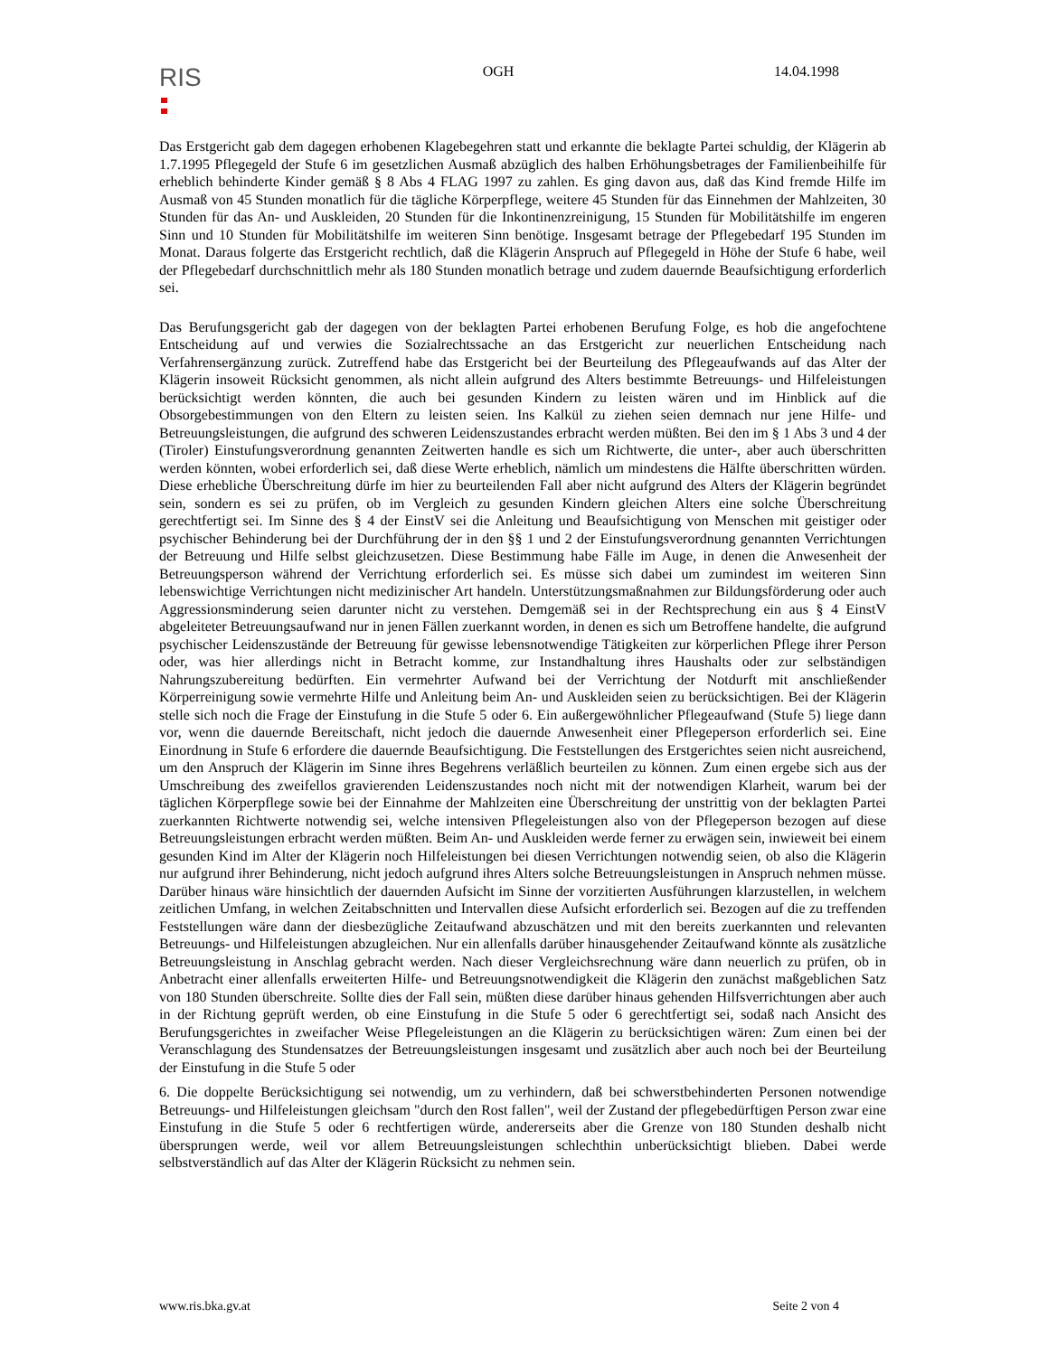RIS
OGH 14.04.1998
Das Erstgericht gab dem dagegen erhobenen Klagebegehren statt und erkannte die beklagte Partei schuldig, der Klägerin ab 1.7.1995 Pflegegeld der Stufe 6 im gesetzlichen Ausmaß abzüglich des halben Erhöhungsbetrages der Familienbeihilfe für erheblich behinderte Kinder gemäß § 8 Abs 4 FLAG 1997 zu zahlen. Es ging davon aus, daß das Kind fremde Hilfe im Ausmaß von 45 Stunden monatlich für die tägliche Körperpflege, weitere 45 Stunden für das Einnehmen der Mahlzeiten, 30 Stunden für das An- und Auskleiden, 20 Stunden für die Inkontinenzreinigung, 15 Stunden für Mobilitätshilfe im engeren Sinn und 10 Stunden für Mobilitätshilfe im weiteren Sinn benötige. Insgesamt betrage der Pflegebedarf 195 Stunden im Monat. Daraus folgerte das Erstgericht rechtlich, daß die Klägerin Anspruch auf Pflegegeld in Höhe der Stufe 6 habe, weil der Pflegebedarf durchschnittlich mehr als 180 Stunden monatlich betrage und zudem dauernde Beaufsichtigung erforderlich sei.
Das Berufungsgericht gab der dagegen von der beklagten Partei erhobenen Berufung Folge, es hob die angefochtene Entscheidung auf und verwies die Sozialrechtssache an das Erstgericht zur neuerlichen Entscheidung nach Verfahrensergänzung zurück. Zutreffend habe das Erstgericht bei der Beurteilung des Pflegeaufwands auf das Alter der Klägerin insoweit Rücksicht genommen, als nicht allein aufgrund des Alters bestimmte Betreuungs- und Hilfeleistungen berücksichtigt werden könnten, die auch bei gesunden Kindern zu leisten wären und im Hinblick auf die Obsorgebestimmungen von den Eltern zu leisten seien. Ins Kalkül zu ziehen seien demnach nur jene Hilfe- und Betreuungsleistungen, die aufgrund des schweren Leidenszustandes erbracht werden müßten. Bei den im § 1 Abs 3 und 4 der (Tiroler) Einstufungsverordnung genannten Zeitwerten handle es sich um Richtwerte, die unter-, aber auch überschritten werden könnten, wobei erforderlich sei, daß diese Werte erheblich, nämlich um mindestens die Hälfte überschritten würden. Diese erhebliche Überschreitung dürfe im hier zu beurteilenden Fall aber nicht aufgrund des Alters der Klägerin begründet sein, sondern es sei zu prüfen, ob im Vergleich zu gesunden Kindern gleichen Alters eine solche Überschreitung gerechtfertigt sei. Im Sinne des § 4 der EinstV sei die Anleitung und Beaufsichtigung von Menschen mit geistiger oder psychischer Behinderung bei der Durchführung der in den §§ 1 und 2 der Einstufungsverordnung genannten Verrichtungen der Betreuung und Hilfe selbst gleichzusetzen. Diese Bestimmung habe Fälle im Auge, in denen die Anwesenheit der Betreuungsperson während der Verrichtung erforderlich sei. Es müsse sich dabei um zumindest im weiteren Sinn lebenswichtige Verrichtungen nicht medizinischer Art handeln. Unterstützungsmaßnahmen zur Bildungsförderung oder auch Aggressionsminderung seien darunter nicht zu verstehen. Demgemäß sei in der Rechtsprechung ein aus § 4 EinstV abgeleiteter Betreuungsaufwand nur in jenen Fällen zuerkannt worden, in denen es sich um Betroffene handelte, die aufgrund psychischer Leidenszustände der Betreuung für gewisse lebensnotwendige Tätigkeiten zur körperlichen Pflege ihrer Person oder, was hier allerdings nicht in Betracht komme, zur Instandhaltung ihres Haushalts oder zur selbständigen Nahrungszubereitung bedürften. Ein vermehrter Aufwand bei der Verrichtung der Notdurft mit anschließender Körperreinigung sowie vermehrte Hilfe und Anleitung beim An- und Auskleiden seien zu berücksichtigen. Bei der Klägerin stelle sich noch die Frage der Einstufung in die Stufe 5 oder 6. Ein außergewöhnlicher Pflegeaufwand (Stufe 5) liege dann vor, wenn die dauernde Bereitschaft, nicht jedoch die dauernde Anwesenheit einer Pflegeperson erforderlich sei. Eine Einordnung in Stufe 6 erfordere die dauernde Beaufsichtigung. Die Feststellungen des Erstgerichtes seien nicht ausreichend, um den Anspruch der Klägerin im Sinne ihres Begehrens verläßlich beurteilen zu können. Zum einen ergebe sich aus der Umschreibung des zweifellos gravierenden Leidenszustandes noch nicht mit der notwendigen Klarheit, warum bei der täglichen Körperpflege sowie bei der Einnahme der Mahlzeiten eine Überschreitung der unstrittig von der beklagten Partei zuerkannten Richtwerte notwendig sei, welche intensiven Pflegeleistungen also von der Pflegeperson bezogen auf diese Betreuungsleistungen erbracht werden müßten. Beim An- und Auskleiden werde ferner zu erwägen sein, inwieweit bei einem gesunden Kind im Alter der Klägerin noch Hilfeleistungen bei diesen Verrichtungen notwendig seien, ob also die Klägerin nur aufgrund ihrer Behinderung, nicht jedoch aufgrund ihres Alters solche Betreuungsleistungen in Anspruch nehmen müsse. Darüber hinaus wäre hinsichtlich der dauernden Aufsicht im Sinne der vorzitierten Ausführungen klarzustellen, in welchem zeitlichen Umfang, in welchen Zeitabschnitten und Intervallen diese Aufsicht erforderlich sei. Bezogen auf die zu treffenden Feststellungen wäre dann der diesbezügliche Zeitaufwand abzuschätzen und mit den bereits zuerkannten und relevanten Betreuungs- und Hilfeleistungen abzugleichen. Nur ein allenfalls darüber hinausgehender Zeitaufwand könnte als zusätzliche Betreuungsleistung in Anschlag gebracht werden. Nach dieser Vergleichsrechnung wäre dann neuerlich zu prüfen, ob in Anbetracht einer allenfalls erweiterten Hilfe- und Betreuungsnotwendigkeit die Klägerin den zunächst maßgeblichen Satz von 180 Stunden überschreite. Sollte dies der Fall sein, müßten diese darüber hinaus gehenden Hilfsverrichtungen aber auch in der Richtung geprüft werden, ob eine Einstufung in die Stufe 5 oder 6 gerechtfertigt sei, sodaß nach Ansicht des Berufungsgerichtes in zweifacher Weise Pflegeleistungen an die Klägerin zu berücksichtigen wären: Zum einen bei der Veranschlagung des Stundensatzes der Betreuungsleistungen insgesamt und zusätzlich aber auch noch bei der Beurteilung der Einstufung in die Stufe 5 oder
6. Die doppelte Berücksichtigung sei notwendig, um zu verhindern, daß bei schwerstbehinderten Personen notwendige Betreuungs- und Hilfeleistungen gleichsam "durch den Rost fallen", weil der Zustand der pflegebedürftigen Person zwar eine Einstufung in die Stufe 5 oder 6 rechtfertigen würde, andererseits aber die Grenze von 180 Stunden deshalb nicht übersprungen werde, weil vor allem Betreuungsleistungen schlechthin unberücksichtigt blieben. Dabei werde selbstverständlich auf das Alter der Klägerin Rücksicht zu nehmen sein.
www.ris.bka.gv.at Seite 2 von 4